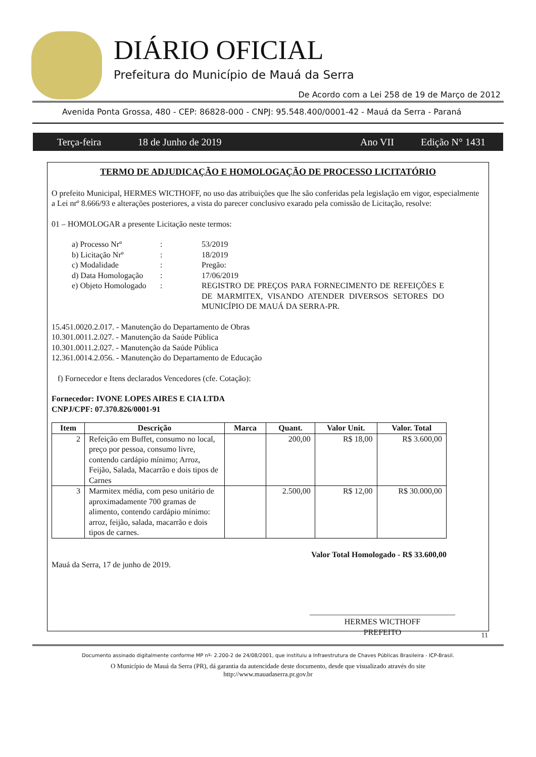DIÁRIO OFICIAL
Prefeitura do Município de Mauá da Serra
De Acordo com a Lei 258 de 19 de Março de 2012
Avenida Ponta Grossa, 480 - CEP: 86828-000 - CNPJ: 95.548.400/0001-42 - Mauá da Serra - Paraná
Terça-feira 18 de Junho de 2019 Ano VII Edição N° 1431
TERMO DE ADJUDICAÇÃO E HOMOLOGAÇÃO DE PROCESSO LICITATÓRIO
O prefeito Municipal, HERMES WICTHOFF, no uso das atribuições que lhe são conferidas pela legislação em vigor, especialmente a Lei nrº 8.666/93 e alterações posteriores, a vista do parecer conclusivo exarado pela comissão de Licitação, resolve:
01 – HOMOLOGAR a presente Licitação neste termos:
| a) Processo Nrº | : | 53/2019 |
| b) Licitação Nrº | : | 18/2019 |
| c) Modalidade | : | Pregão: |
| d) Data Homologação | : | 17/06/2019 |
| e) Objeto Homologado | : | REGISTRO DE PREÇOS PARA FORNECIMENTO DE REFEIÇÕES E DE MARMITEX, VISANDO ATENDER DIVERSOS SETORES DO MUNICÍPIO DE MAUÁ DA SERRA-PR. |
15.451.0020.2.017. - Manutenção do Departamento de Obras
10.301.0011.2.027. - Manutenção da Saúde Pública
10.301.0011.2.027. - Manutenção da Saúde Pública
12.361.0014.2.056. - Manutenção do Departamento de Educação
f) Fornecedor e Itens declarados Vencedores (cfe. Cotação):
Fornecedor: IVONE LOPES AIRES E CIA LTDA
CNPJ/CPF: 07.370.826/0001-91
| Item | Descrição | Marca | Quant. | Valor Unit. | Valor. Total |
| --- | --- | --- | --- | --- | --- |
| 2 | Refeição em Buffet, consumo no local, preço por pessoa, consumo livre, contendo cardápio mínimo; Arroz, Feijão, Salada, Macarrão e dois tipos de Carnes | | 200,00 | R$ 18,00 | R$ 3.600,00 |
| 3 | Marmitex média, com peso unitário de aproximadamente 700 gramas de alimento, contendo cardápio mínimo: arroz, feijão, salada, macarrão e dois tipos de carnes. | | 2.500,00 | R$ 12,00 | R$ 30.000,00 |
Valor Total Homologado - R$ 33.600,00
Mauá da Serra, 17 de junho de 2019.
____________________________________
HERMES WICTHOFF
PREFEITO
11
Documento assinado digitalmente conforme MP nº- 2.200-2 de 24/08/2001, que instituiu a Infraestrutura de Chaves Públicas Brasileira - ICP-Brasil.
O Município de Mauá da Serra (PR), dá garantia da autencidade deste documento, desde que visualizado através do site
http://www.mauadaserra.pr.gov.br